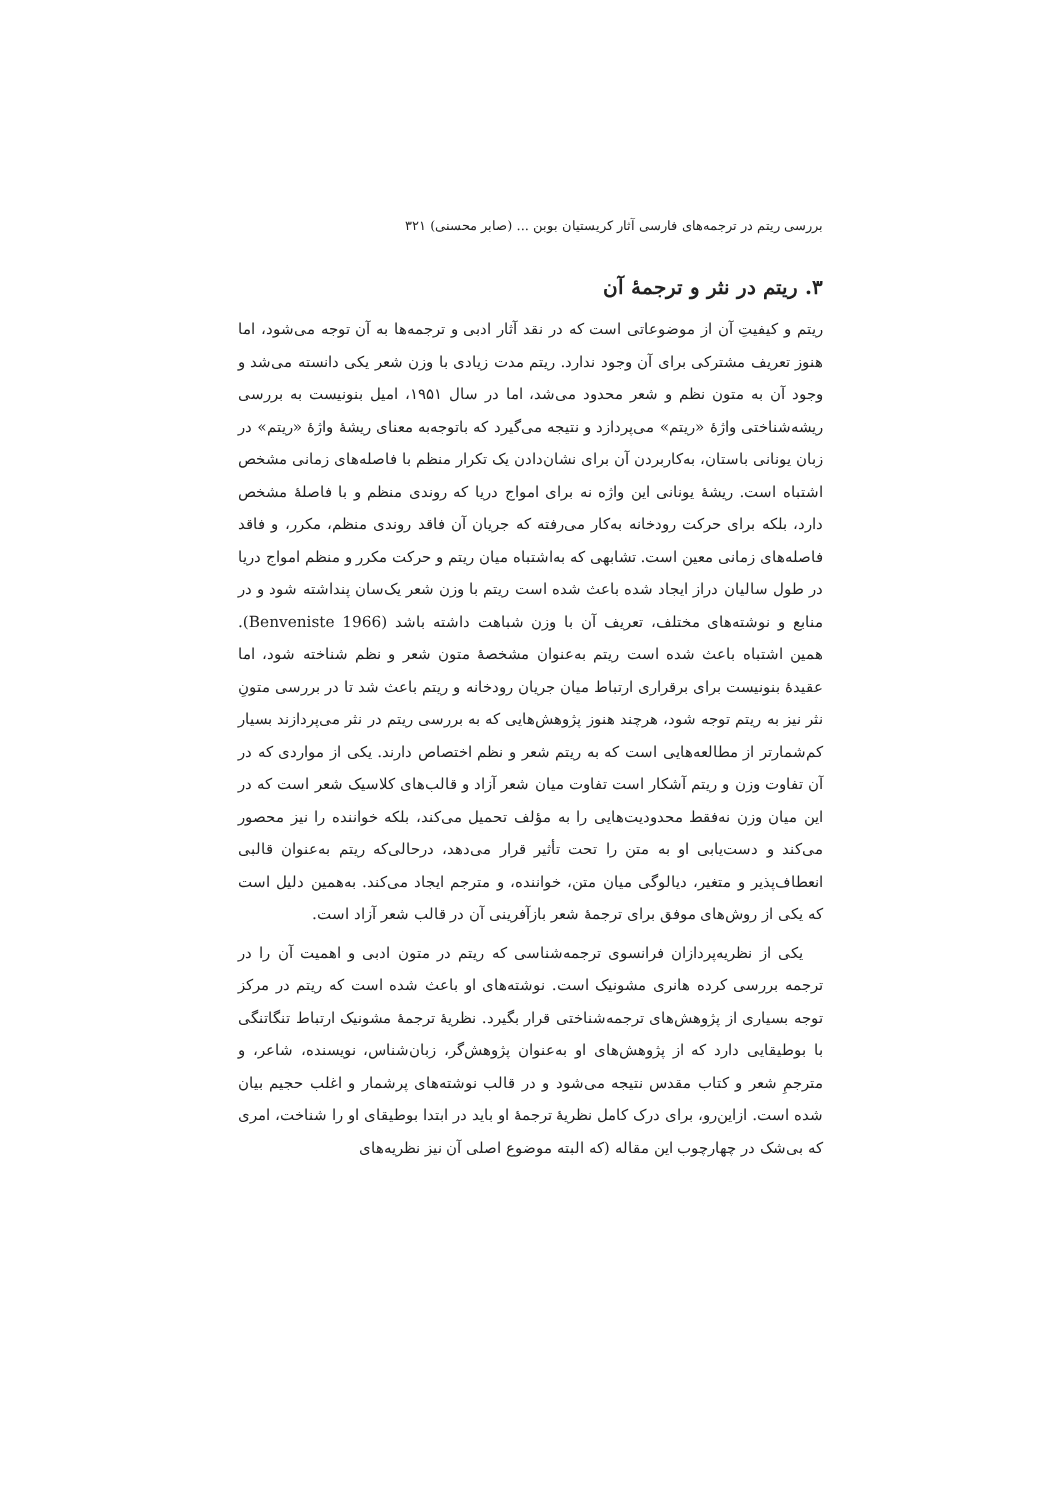بررسی ریتم در ترجمه‌های فارسی آثار کریستیان بوبن ... (صابر محسنی) ۳۲۱
۳. ریتم در نثر و ترجمهٔ آن
ریتم و کیفیتِ آن از موضوعاتی است که در نقد آثار ادبی و ترجمه‌ها به آن توجه می‌شود، اما هنوز تعریف مشترکی برای آن وجود ندارد. ریتم مدت زیادی با وزن شعر یکی دانسته می‌شد و وجود آن به متون نظم و شعر محدود می‌شد، اما در سال ۱۹۵۱، امیل بنونیست به بررسی ریشه‌شناختی واژهٔ «ریتم» می‌پردازد و نتیجه می‌گیرد که باتوجه‌به معنای ریشهٔ واژهٔ «ریتم» در زبان یونانی باستان، به‌کاربردن آن برای نشان‌دادن یک تکرار منظم با فاصله‌های زمانی مشخص اشتباه است. ریشهٔ یونانی این واژه نه برای امواج دریا که روندی منظم و با فاصلهٔ مشخص دارد، بلکه برای حرکت رودخانه به‌کار می‌رفته که جریان آن فاقد روندی منظم، مکرر، و فاقد فاصله‌های زمانی معین است. تشابهی که به‌اشتباه میان ریتم و حرکت مکرر و منظم امواج دریا در طول سالیان دراز ایجاد شده باعث شده است ریتم با وزن شعر یک‌سان پنداشته شود و در منابع و نوشته‌های مختلف، تعریف آن با وزن شباهت داشته باشد (Benveniste 1966). همین اشتباه باعث شده است ریتم به‌عنوان مشخصهٔ متون شعر و نظم شناخته شود، اما عقیدهٔ بنونیست برای برقراری ارتباط میان جریان رودخانه و ریتم باعث شد تا در بررسی متونِ نثر نیز به ریتم توجه شود، هرچند هنوز پژوهش‌هایی که به بررسی ریتم در نثر می‌پردازند بسیار کم‌شمارتر از مطالعه‌هایی است که به ریتم شعر و نظم اختصاص دارند. یکی از مواردی که در آن تفاوت وزن و ریتم آشکار است تفاوت میان شعر آزاد و قالب‌های کلاسیک شعر است که در این میان وزن نه‌فقط محدودیت‌هایی را به مؤلف تحمیل می‌کند، بلکه خواننده را نیز محصور می‌کند و دست‌یابی او به متن را تحت تأثیر قرار می‌دهد، درحالی‌که ریتم به‌عنوان قالبی انعطاف‌پذیر و متغیر، دیالوگی میان متن، خواننده، و مترجم ایجاد می‌کند. به‌همین دلیل است که یکی از روش‌های موفق برای ترجمهٔ شعر بازآفرینی آن در قالب شعر آزاد است.
یکی از نظریه‌پردازان فرانسوی ترجمه‌شناسی که ریتم در متون ادبی و اهمیت آن را در ترجمه بررسی کرده هانری مشونیک است. نوشته‌های او باعث شده است که ریتم در مرکز توجه بسیاری از پژوهش‌های ترجمه‌شناختی قرار بگیرد. نظریهٔ ترجمهٔ مشونیک ارتباط تنگاتنگی با بوطیقایی دارد که از پژوهش‌های او به‌عنوان پژوهش‌گر، زبان‌شناس، نویسنده، شاعر، و مترجمِ شعر و کتاب مقدس نتیجه می‌شود و در قالب نوشته‌های پرشمار و اغلب حجیم بیان شده است. ازاین‌رو، برای درک کامل نظریهٔ ترجمهٔ او باید در ابتدا بوطیقای او را شناخت، امری که بی‌شک در چهارچوب این مقاله (که البته موضوع اصلی آن نیز نظریه‌های